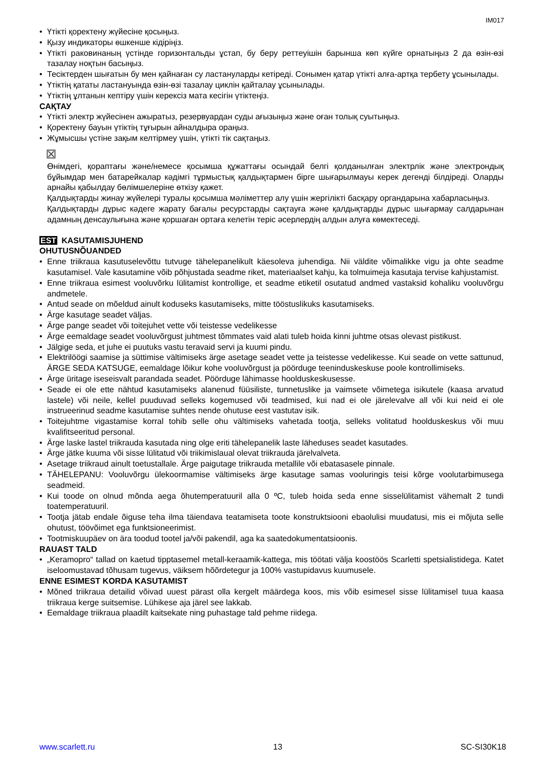IM017
• Үтікті қоректену жүйесіне қосыңыз.
• Қызу индикаторы өшкенше кідіріңіз.
• Үтікті раковинаның үстінде горизонтальды ұстап, бу беру реттеуішін барынша көп күйге орнатыңыз 2 да өзін-өзі тазалау ноқтын басыңыз.
• Тесіктерден шығатын бу мен қайнаған су ластануларды кетіреді. Сонымен қатар үтікті алға-артқа тербету ұсынылады.
• Үтіктің қататы ластануында өзін-өзі тазалау циклін қайталау ұсынылады.
• Үтіктің ұлтанын кептіру үшін керексіз мата кесігін үтіктеңіз.
САҚТАУ
• Үтікті электр жүйесінен ажыратыз, резервуардан суды ағызыңыз және оған толық суытыңыз.
• Қоректену бауын үтіктің тұғырын айналдыра ораңыз.
• Жұмысшы үстіне зақым келтірмеу үшін, үтікті тік сақтаңыз.
⊠
Өнімдегі, қораптағы және/немесе қосымша құжаттағы осындай белгі қолданылған электрлік және электрондық бұйымдар мен батарейкалар кәдімгі тұрмыстық қалдықтармен бірге шығарылмауы керек дегенді білдіреді. Оларды арнайы қабылдау бөлімшелеріне өткізу қажет.
Қалдықтарды жинау жүйелері туралы қосымша мәліметтер алу үшін жергілікті басқару органдарына хабарласыңыз.
Қалдықтарды дұрыс кәдеге жарату бағалы ресурстарды сақтауға және қалдықтарды дұрыс шығармау салдарынан адамның денсаулығына және қоршаған ортаға келетін теріс әсерлердің алдын алуға көмектеседі.
EST KASUTAMISJUHEND
OHUTUSNÕUANDED
• Enne triikraua kasutuselevõttu tutvuge tähelepanelikult käesoleva juhendiga. Nii väldite võimalikke vigu ja ohte seadme kasutamisel. Vale kasutamine võib põhjustada seadme riket, materiaalset kahju, ka tolmuimeja kasutaja tervise kahjustamist.
• Enne triikraua esimest vooluvõrku lülitamist kontrollige, et seadme etiketil osutatud andmed vastaksid kohaliku vooluvõrgu andmetele.
• Antud seade on mõeldud ainult koduseks kasutamiseks, mitte tööstuslikuks kasutamiseks.
• Ärge kasutage seadet väljas.
• Ärge pange seadet või toitejuhet vette või teistesse vedelikesse
• Ärge eemaldage seadet vooluvõrgust juhtmest tõmmates vaid alati tuleb hoida kinni juhtme otsas olevast pistikust.
• Jälgige seda, et juhe ei puutuks vastu teravaid servi ja kuumi pindu.
• Elektrilöögi saamise ja süttimise vältimiseks ärge asetage seadet vette ja teistesse vedelikesse. Kui seade on vette sattunud, ÄRGE SEDA KATSUGE, eemaldage lõikur kohe vooluvõrgust ja pöörduge teeninduskeskuse poole kontrollimiseks.
• Ärge üritage iseseisvalt parandada seadet. Pöörduge lähimasse hoolduskeskusesse.
• Seade ei ole ette nähtud kasutamiseks alanenud füüsiliste, tunnetuslike ja vaimsete võimetega isikutele (kaasa arvatud lastele) või neile, kellel puuduvad selleks kogemused või teadmised, kui nad ei ole järelevalve all või kui neid ei ole instrueerinud seadme kasutamise suhtes nende ohutuse eest vastutav isik.
• Toitejuhtme vigastamise korral tohib selle ohu vältimiseks vahetada tootja, selleks volitatud hoolduskeskus või muu kvalifitseeritud personal.
• Ärge laske lastel triikrauda kasutada ning olge eriti tähelepanelik laste läheduses seadet kasutades.
• Ärge jätke kuuma või sisse lülitatud või triikimislaual olevat triikrauda järelvalveta.
• Asetage triikraud ainult toetustallale. Ärge paigutage triikrauda metallile või ebatasasele pinnale.
• TÄHELEPANU: Vooluvõrgu ülekoormamise vältimiseks ärge kasutage samas vooluringis teisi kõrge voolutarbimusega seadmeid.
• Kui toode on olnud mõnda aega õhutemperatuuril alla 0 ºC, tuleb hoida seda enne sisselülitamist vähemalt 2 tundi toatemperatuuril.
• Tootja jätab endale õiguse teha ilma täiendava teatamiseta toote konstruktsiooni ebaolulisi muudatusi, mis ei mõjuta selle ohutust, töövõimet ega funktsioneerimist.
• Tootmiskuupäev on ära toodud tootel ja/või pakendil, aga ka saatedokumentatsioonis.
RAUAST TALD
• „Keramopro“ tallad on kaetud tipptasemel metall-keraamik-kattega, mis töötati välja koostöös Scarletti spetsialistidega. Katet iseloomustavad tõhusam tugevus, väiksem hõõrdetegur ja 100% vastupidavus kuumusele.
ENNE ESIMEST KORDA KASUTAMIST
• Mõned triikraua detailid võivad uuest pärast olla kergelt määrdega koos, mis võib esimesel sisse lülitamisel tuua kaasa triikraua kerge suitsemise. Lühikese aja järel see lakkab.
• Eemaldage triikraua plaadilt kaitsekate ning puhastage tald pehme riidega.
www.scarlett.ru 13 SC-SI30K18